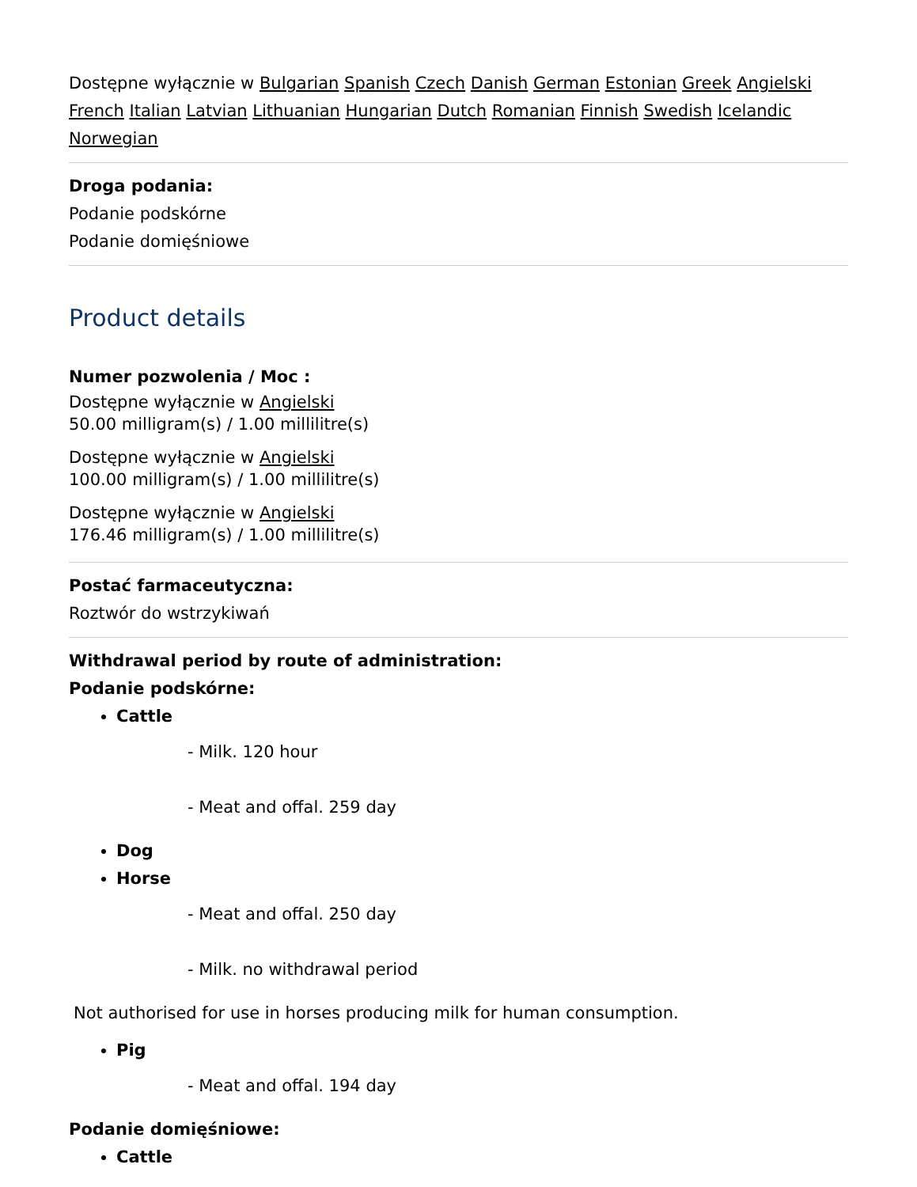Dostępne wyłącznie w Bulgarian Spanish Czech Danish German Estonian Greek Angielski French Italian Latvian Lithuanian Hungarian Dutch Romanian Finnish Swedish Icelandic Norwegian
Droga podania:
Podanie podskórne
Podanie domięśniowe
Product details
Numer pozwolenia / Moc :
Dostępne wyłącznie w Angielski
50.00 milligram(s) / 1.00 millilitre(s)
Dostępne wyłącznie w Angielski
100.00 milligram(s) / 1.00 millilitre(s)
Dostępne wyłącznie w Angielski
176.46 milligram(s) / 1.00 millilitre(s)
Postać farmaceutyczna:
Roztwór do wstrzykiwań
Withdrawal period by route of administration:
Podanie podskórne:
Cattle
- Milk. 120 hour
- Meat and offal. 259 day
Dog
Horse
- Meat and offal. 250 day
- Milk. no withdrawal period
Not authorised for use in horses producing milk for human consumption.
Pig
- Meat and offal. 194 day
Podanie domięśniowe:
Cattle